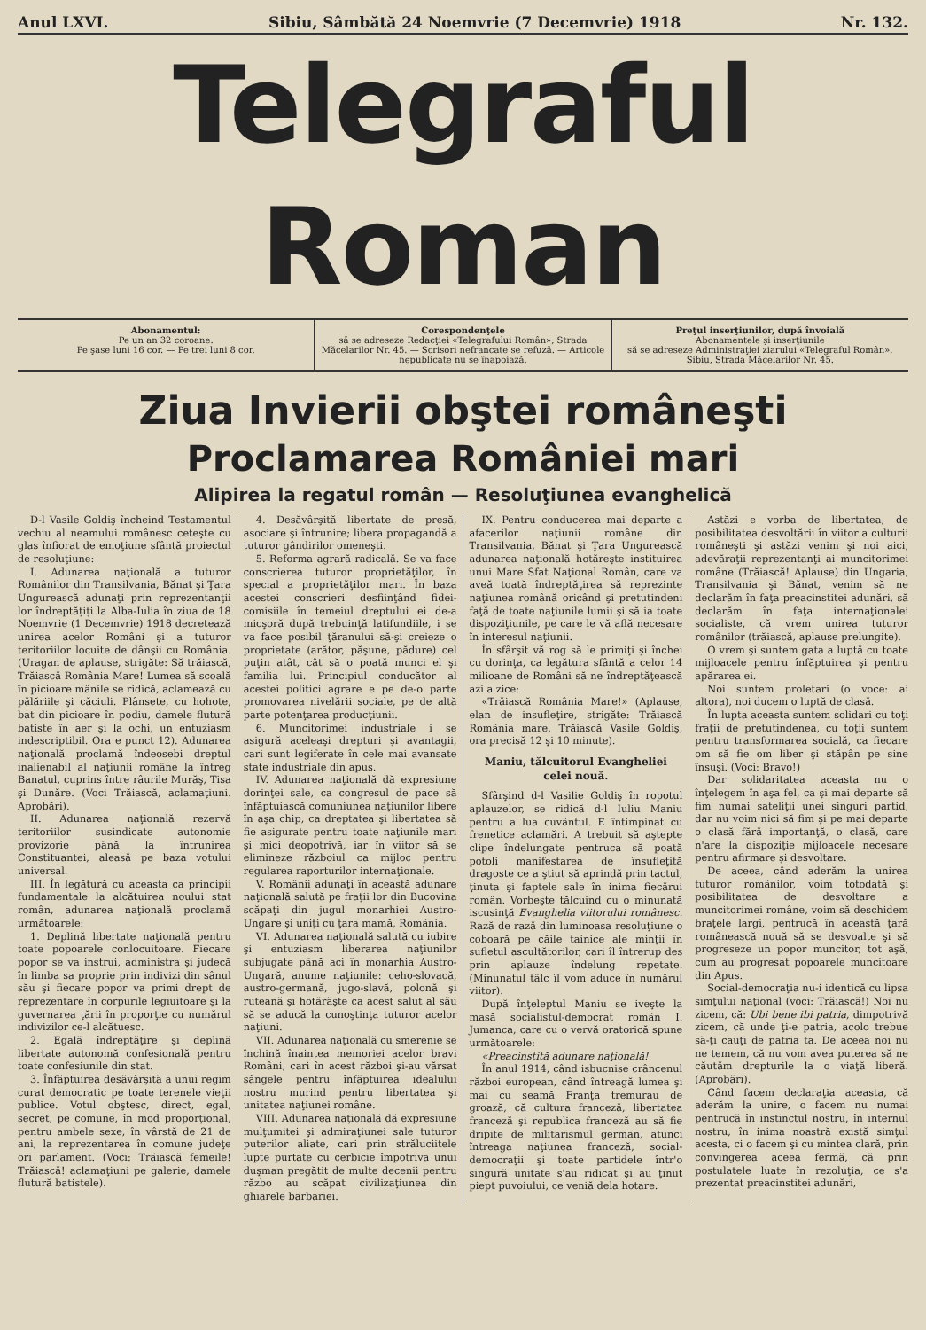Anul LXVI. Sibiu, Sâmbătă 24 Noemvrie (7 Decemvrie) 1918 Nr. 132.
Telegraful Roman
Abonamentul:
Pe un an 32 coroane.
Pe şase luni 16 cor. — Pe trei luni 8 cor.
Corespondenţele
să se adreseze Redacţiei «Telegrafului Român», Strada Măcelarilor Nr. 45. — Scrisori nefrancate se refuză. — Articole nepublicate nu se înapoiază.
Preţul inserţiunilor, după învoială
Abonamentele şi inserţiunile
să se adreseze Administraţiei ziarului «Telegraful Român», Sibiu, Strada Măcelarilor Nr. 45.
Ziua Invierii obştei româneşti
Proclamarea României mari
Alipirea la regatul român — Resoluţiunea evanghelică
D-l Vasile Goldiş încheind Testamentul vechiu al neamului românesc ceteşte cu glas înfiorat de emoţiune sfântă proiectul de resoluţiune:
I. Adunarea naţională a tuturor Românilor din Transilvania, Bănat şi Ţara Ungurească adunaţi prin reprezentanţii lor îndreptăţiţi la Alba-Iulia în ziua de 18 Noemvrie (1 Decemvrie) 1918 decretează unirea acelor Români şi a tuturor teritoriilor locuite de dânşii cu România. (Uragan de aplause, strigăte: Să trăiască, Trăiască România Mare! Lumea să scoală în picioare mânile se ridică, aclamează cu pălăriile şi căciuli. Plânsete, cu hohote, bat din picioare în podiu, damele flutură batiste în aer şi la ochi, un entuziasm indescriptibil. Ora e punct 12). Adunarea naţională proclamă îndeosebi dreptul inalienabil al naţiunii române la întreg Banatul, cuprins între râurile Murăş, Tisa şi Dunăre. (Voci Trăiască, aclamaţiuni. Aprobări).
II. Adunarea naţională rezervă teritoriilor susindicate autonomie provizorie până la întrunirea Constituantei, aleasă pe baza votului universal.
III. În legătură cu aceasta ca principii fundamentale la alcătuirea noului stat român, adunarea naţională proclamă următoarele:
1. Deplină libertate naţională pentru toate popoarele conlocuitoare. Fiecare popor se va instrui, administra şi judecă în limba sa proprie prin indivizi din sânul său şi fiecare popor va primi drept de reprezentare în corpurile legiuitoare şi la guvernarea ţării în proporţie cu numărul indivizilor ce-l alcătuesc.
2. Egală îndreptăţire şi deplină libertate autonomă confesională pentru toate confesiunile din stat.
3. Înfăptuirea desăvârşită a unui regim curat democratic pe toate terenele vieţii publice. Votul obştesc, direct, egal, secret, pe comune, în mod proporţional, pentru ambele sexe, în vârstă de 21 de ani, la reprezentarea în comune judeţe ori parlament. (Voci: Trăiască femeile! Trăiască! aclamaţiuni pe galerie, damele flutură batistele).
4. Desăvârşită libertate de presă, asociare şi întrunire; libera propagandă a tuturor gândirilor omeneşti.
5. Reforma agrară radicală. Se va face conscrierea tuturor proprietăţilor, în special a proprietăţilor mari. În baza acestei conscrieri desfiinţând fidei-comisiile în temeiul dreptului ei de-a micşoră după trebuinţă latifundiile, i se va face posibil ţăranului să-şi creieze o proprietate (arător, păşune, pădure) cel puţin atât, cât să o poată munci el şi familia lui. Principiul conducător al acestei politici agrare e pe de-o parte promovarea nivelării sociale, pe de altă parte potenţarea producţiunii.
6. Muncitorimei industriale i se asigură aceleaşi drepturi şi avantagii, cari sunt legiferate în cele mai avansate state industriale din apus.
IV. Adunarea naţională dă expresiune dorinţei sale, ca congresul de pace să înfăptuiască comuniunea naţiunilor libere în aşa chip, ca dreptatea şi libertatea să fie asigurate pentru toate naţiunile mari şi mici deopotrivă, iar în viitor să se elimineze războiul ca mijloc pentru regularea raporturilor internaţionale.
V. Românii adunaţi în această adunare naţională salută pe fraţii lor din Bucovina scăpaţi din jugul monarhiei Austro-Ungare şi uniţi cu ţara mamă, România.
VI. Adunarea naţională salută cu iubire şi entuziasm liberarea naţiunilor subjugate până aci în monarhia Austro-Ungară, anume naţiunile: ceho-slovacă, austro-germană, jugo-slavă, polonă şi ruteană şi hotărăşte ca acest salut al său să se aducă la cunoştinţa tuturor acelor naţiuni.
VII. Adunarea naţională cu smerenie se închină înaintea memoriei acelor bravi Români, cari în acest război şi-au vărsat sângele pentru înfăptuirea idealului nostru murind pentru libertatea şi unitatea naţiunei române.
VIII. Adunarea naţională dă expresiune mulţumitei şi admiraţiunei sale tuturor puterilor aliate, cari prin străluciitele lupte purtate cu cerbicie împotriva unui duşman pregătit de multe decenii pentru războ au scăpat civilizaţiunea din ghiarele barbariei.
IX. Pentru conducerea mai departe a afacerilor naţiunii române din Transilvania, Bănat şi Ţara Ungurească adunarea naţională hotăreşte instituirea unui Mare Sfat Naţional Român, care va aveă toată îndreptăţirea să reprezinte naţiunea română oricând şi pretutindeni faţă de toate naţiunile lumii şi să ia toate dispoziţiunile, pe care le vă află necesare în interesul naţiunii.
În sfârşit vă rog să le primiţi şi închei cu dorinţa, ca legătura sfântă a celor 14 milioane de Români să ne îndreptăţească azi a zice:
«Trăiască România Mare!» (Aplause, elan de insufleţire, strigăte: Trăiască România mare, Trăiască Vasile Goldiş, ora precisă 12 şi 10 minute).
Maniu, tălcuitorul Evangheliei celei nouă.
Sfârşind d-l Vasilie Goldiş în ropotul aplauzelor, se ridică d-l Iuliu Maniu pentru a lua cuvântul. E întimpinat cu frenetice aclamări. A trebuit să aştepte clipe îndelungate pentruca să poată potoli manifestarea de însufleţită dragoste ce a ştiut să aprindă prin tactul, ţinuta şi faptele sale în inima fiecărui român. Vorbeşte tălcuind cu o minunată iscusinţă Evanghelia viitorului românesc. Rază de rază din luminoasa resoluţiune o coboară pe căile tainice ale minţii în sufletul ascultătorilor, cari îl întrerup des prin aplauze îndelung repetate. (Minunatul tâlc îl vom aduce în numărul viitor).
După înţeleptul Maniu se iveşte la masă socialistul-democrat român I. Jumanca, care cu o vervă oratorică spune următoarele:
«Preacinstită adunare naţională!
În anul 1914, când isbucnise crâncenul război european, când întreagă lumea şi mai cu seamă Franţa tremurau de groază, că cultura franceză, libertatea franceză şi republica franceză au să fie dripite de militarismul german, atunci întreaga naţiunea franceză, social-democraţii şi toate partidele într'o singură unitate s'au ridicat şi au ţinut piept puvoiului, ce veniă dela hotare.
Astăzi e vorba de libertatea, de posibilitatea desvoltării în viitor a culturii româneşti şi astăzi venim şi noi aici, adevăraţii reprezentanţi ai muncitorimei române (Trăiască! Aplause) din Ungaria, Transilvania şi Bănat, venim să ne declarăm în faţa preacinstitei adunări, să declarăm în faţa internaţionalei socialiste, că vrem unirea tuturor românilor (trăiască, aplause prelungite).
O vrem şi suntem gata a luptă cu toate mijloacele pentru înfăptuirea şi pentru apărarea ei.
Noi suntem proletari (o voce: ai altora), noi ducem o luptă de clasă.
În lupta aceasta suntem solidari cu toţi fraţii de pretutindenea, cu toţii suntem pentru transformarea socială, ca fiecare om să fie om liber şi stăpân pe sine însuşi. (Voci: Bravo!)
Dar solidaritatea aceasta nu o înţelegem în aşa fel, ca şi mai departe să fim numai sateliţii unei singuri partid, dar nu voim nici să fim şi pe mai departe o clasă fără importanţă, o clasă, care n'are la dispoziţie mijloacele necesare pentru afirmare şi desvoltare.
De aceea, când aderăm la unirea tuturor românilor, voim totodată şi posibilitatea de desvoltare a muncitorimei române, voim să deschidem braţele largi, pentrucă în această ţară românească nouă să se desvoalte şi să progreseze un popor muncitor, tot aşă, cum au progresat popoarele muncitoare din Apus.
Social-democraţia nu-i identică cu lipsa simţului naţional (voci: Trăiască!) Noi nu zicem, că: Ubi bene ibi patria, dimpotrivă zicem, că unde ţi-e patria, acolo trebue să-ţi cauţi de patria ta. De aceea noi nu ne temem, că nu vom avea puterea să ne căutăm drepturile la o viaţă liberă. (Aprobări).
Când facem declaraţia aceasta, că aderăm la unire, o facem nu numai pentrucă în instinctul nostru, în internul nostru, în inima noastră există simţul acesta, ci o facem şi cu mintea clară, prin convingerea aceea fermă, că prin postulatele luate în rezoluţia, ce s'a prezentat preacinstitei adunări,